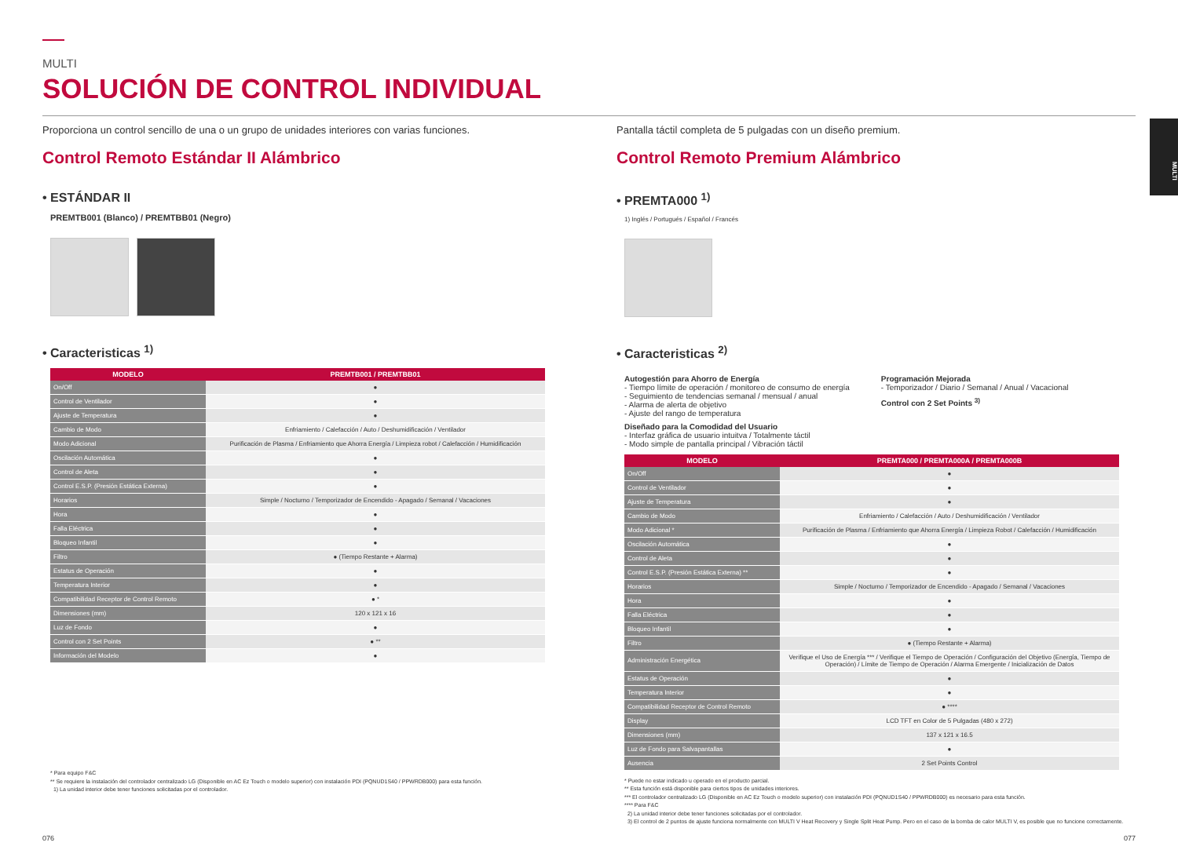MULTI
MULTI
SOLUCIÓN DE CONTROL INDIVIDUAL
Proporciona un control sencillo de una o un grupo de unidades interiores con varias funciones.
Control Remoto Estándar II Alámbrico
• ESTÁNDAR II
PREMTB001 (Blanco) / PREMTBB01 (Negro)
• Caracteristicas <sup>1)</sup>
| MODELO | PREMTB001 / PREMTBB01 |
| --- | --- |
| On/Off | ● |
| Control de Ventilador | ● |
| Ajuste de Temperatura | ● |
| Cambio de Modo | Enfriamiento / Calefacción / Auto / Deshumidificación / Ventilador |
| Modo Adicional | Purificación de Plasma / Enfriamiento que Ahorra Energía / Limpieza robot / Calefacción / Humidificación |
| Oscilación Automática | ● |
| Control de Aleta | ● |
| Control E.S.P. (Presión Estática Externa) | ● |
| Horarios | Simple / Nocturno / Temporizador de Encendido - Apagado / Semanal / Vacaciones |
| Hora | ● |
| Falla Eléctrica | ● |
| Bloqueo Infantil | ● |
| Filtro | ● (Tiempo Restante + Alarma) |
| Estatus de Operación | ● |
| Temperatura Interior | ● |
| Compatibilidad Receptor de Control Remoto | ● * |
| Dimensiones (mm) | 120 x 121 x 16 |
| Luz de Fondo | ● |
| Control con 2 Set Points | ● ** |
| Información del Modelo | ● |
* Para equipo F&C
** Se requiere la instalación del controlador centralizado LG (Disponible en AC Ez Touch o modelo superior) con instalación PDI (PQNUD1S40 / PPWRDB000) para esta función.
1) La unidad interior debe tener funciones solicitadas por el controlador.
Pantalla táctil completa de 5 pulgadas con un diseño premium.
Control Remoto Premium Alámbrico
• PREMTA000 <sup>1)</sup>
1) Inglés / Portugués / Español / Francés
• Caracteristicas <sup>2)</sup>
Autogestión para Ahorro de Energía
- Tiempo límite de operación / monitoreo de consumo de energía
- Seguimiento de tendencias semanal / mensual / anual
- Alarma de alerta de objetivo
- Ajuste del rango de temperatura
Diseñado para la Comodidad del Usuario
- Interfaz gráfica de usuario intuitva / Totalmente táctil
- Modo simple de pantalla principal / Vibración táctil
Programación Mejorada
- Temporizador / Diario / Semanal / Anual / Vacacional
Control con 2 Set Points <sup>3)</sup>
| MODELO | PREMTA000 / PREMTA000A / PREMTA000B |
| --- | --- |
| On/Off | ● |
| Control de Ventilador | ● |
| Ajuste de Temperatura | ● |
| Cambio de Modo | Enfriamiento / Calefacción / Auto / Deshumidificación / Ventilador |
| Modo Adicional * | Purificación de Plasma / Enfriamiento que Ahorra Energía / Limpieza Robot / Calefacción / Humidificación |
| Oscilación Automática | ● |
| Control de Aleta | ● |
| Control E.S.P. (Presión Estática Externa) ** | ● |
| Horarios | Simple / Nocturno / Temporizador de Encendido - Apagado / Semanal / Vacaciones |
| Hora | ● |
| Falla Eléctrica | ● |
| Bloqueo Infantil | ● |
| Filtro | ● (Tiempo Restante + Alarma) |
| Administración Energética | Verifique el Uso de Energía *** / Verifique el Tiempo de Operación / Configuración del Objetivo (Energía, Tiempo de Operación) / Límite de Tiempo de Operación / Alarma Emergente / Inicialización de Datos |
| Estatus de Operación | ● |
| Temperatura Interior | ● |
| Compatibilidad Receptor de Control Remoto | ● **** |
| Display | LCD TFT en Color de 5 Pulgadas (480 x 272) |
| Dimensiones (mm) | 137 x 121 x 16.5 |
| Luz de Fondo para Salvapantallas | ● |
| Ausencia | 2 Set Points Control |
* Puede no estar indicado u operado en el producto parcial.
** Esta función está disponible para ciertos tipos de unidades interiores.
*** El controlador centralizado LG (Disponible en AC Ez Touch o modelo superior) con instalación PDI (PQNUD1S40 / PPWRDB000) es necesario para esta función.
**** Para F&C
2) La unidad interior debe tener funciones solicitadas por el controlador.
3) El control de 2 puntos de ajuste funciona normalmente con MULTI V Heat Recovery y Single Split Heat Pump. Pero en el caso de la bomba de calor MULTI V, es posible que no funcione correctamente.
076 077